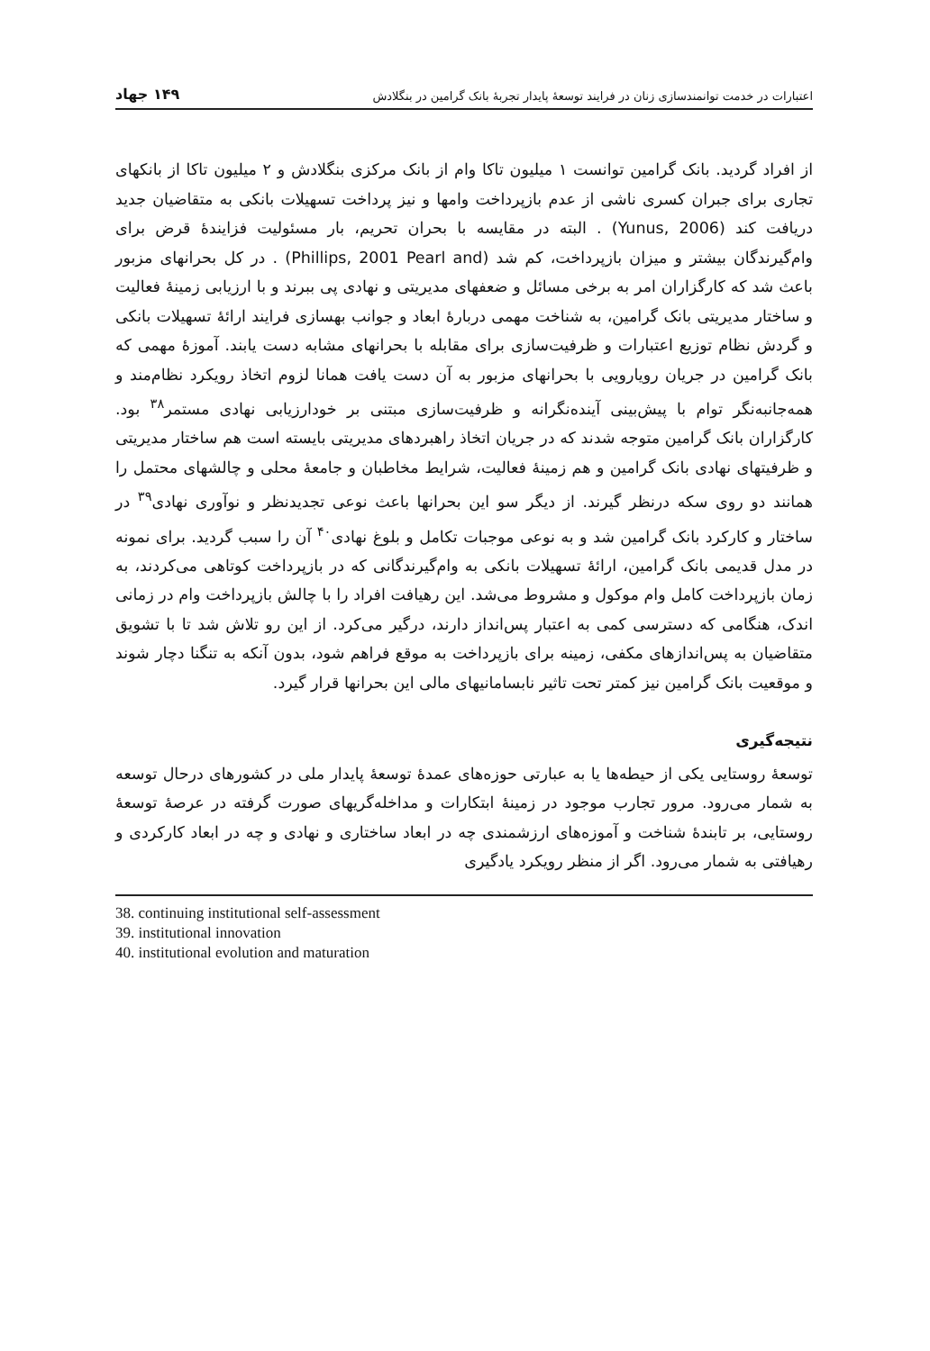اعتبارات در خدمت توانمندسازی زنان در فرایند توسعهٔ پایدار تجربهٔ بانک گرامین در بنگلادش ۱۴۹ جهاد
از افراد گردید. بانک گرامین توانست ۱ میلیون تاکا وام از بانک مرکزی بنگلادش و ۲ میلیون تاکا از بانکهای تجاری برای جبران کسری ناشی از عدم بازپرداخت وامها و نیز پرداخت تسهیلات بانکی به متقاضیان جدید دریافت کند (Yunus, 2006) . البته در مقایسه با بحران تحریم، بار مسئولیت فزایندهٔ قرض برای وام‌گیرندگان بیشتر و میزان بازپرداخت، کم شد (Phillips, 2001 Pearl and) . در کل بحرانهای مزبور باعث شد که کارگزاران امر به برخی مسائل و ضعفهای مدیریتی و نهادی پی ببرند و با ارزیابی زمینهٔ فعالیت و ساختار مدیریتی بانک گرامین، به شناخت مهمی دربارهٔ ابعاد و جوانب بهسازی فرایند ارائهٔ تسهیلات بانکی و گردش نظام توزیع اعتبارات و ظرفیت‌سازی برای مقابله با بحرانهای مشابه دست یابند. آموزهٔ مهمی که بانک گرامین در جریان رویارویی با بحرانهای مزبور به آن دست یافت همانا لزوم اتخاذ رویکرد نظام‌مند و همه‌جانبه‌نگر توام با پیش‌بینی آینده‌نگرانه و ظرفیت‌سازی مبتنی بر خودارزیابی نهادی مستمر<sup>۳۸</sup> بود. کارگزاران بانک گرامین متوجه شدند که در جریان اتخاذ راهبردهای مدیریتی بایسته است هم ساختار مدیریتی و ظرفیتهای نهادی بانک گرامین و هم زمینهٔ فعالیت، شرایط مخاطبان و جامعهٔ محلی و چالشهای محتمل را همانند دو روی سکه درنظر گیرند. از دیگر سو این بحرانها باعث نوعی تجدیدنظر و نوآوری نهادی<sup>۳۹</sup> در ساختار و کارکرد بانک گرامین شد و به نوعی موجبات تکامل و بلوغ نهادی<sup>۴۰</sup> آن را سبب گردید. برای نمونه در مدل قدیمی بانک گرامین، ارائهٔ تسهیلات بانکی به وام‌گیرندگانی که در بازپرداخت کوتاهی می‌کردند، به زمان بازپرداخت کامل وام موکول و مشروط می‌شد. این رهیافت افراد را با چالش بازپرداخت وام در زمانی اندک، هنگامی که دسترسی کمی به اعتبار پس‌انداز دارند، درگیر می‌کرد. از این رو تلاش شد تا با تشویق متقاضیان به پس‌اندازهای مکفی، زمینه برای بازپرداخت به موقع فراهم شود، بدون آنکه به تنگنا دچار شوند و موقعیت بانک گرامین نیز کمتر تحت تاثیر نابسامانیهای مالی این بحرانها قرار گیرد.
نتیجه‌گیری
توسعهٔ روستایی یکی از حیطه‌ها یا به عبارتی حوزه‌های عمدهٔ توسعهٔ پایدار ملی در کشورهای درحال توسعه به شمار می‌رود. مرور تجارب موجود در زمینهٔ ابتکارات و مداخله‌گریهای صورت گرفته در عرصهٔ توسعهٔ روستایی، بر تابندهٔ شناخت و آموزه‌های ارزشمندی چه در ابعاد ساختاری و نهادی و چه در ابعاد کارکردی و رهیافتی به شمار می‌رود. اگر از منظر رویکرد یادگیری
38. continuing institutional self-assessment
39. institutional innovation
40. institutional evolution and maturation